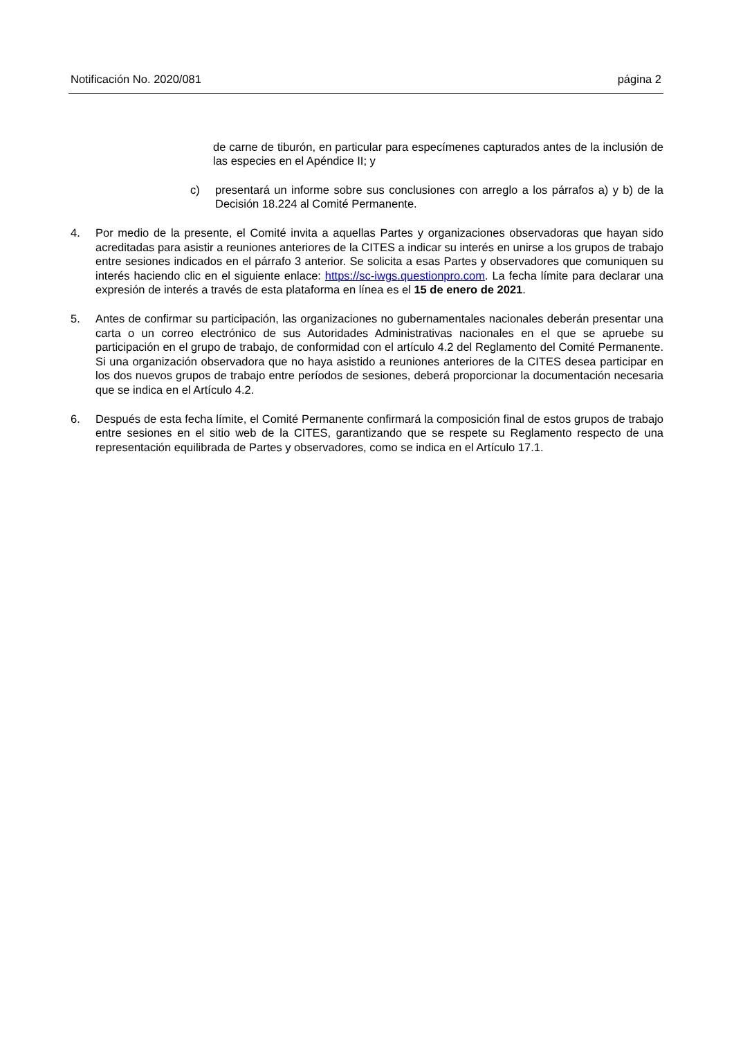Notificación No. 2020/081 página 2
de carne de tiburón, en particular para especímenes capturados antes de la inclusión de las especies en el Apéndice II; y
c) presentará un informe sobre sus conclusiones con arreglo a los párrafos a) y b) de la Decisión 18.224 al Comité Permanente.
4. Por medio de la presente, el Comité invita a aquellas Partes y organizaciones observadoras que hayan sido acreditadas para asistir a reuniones anteriores de la CITES a indicar su interés en unirse a los grupos de trabajo entre sesiones indicados en el párrafo 3 anterior. Se solicita a esas Partes y observadores que comuniquen su interés haciendo clic en el siguiente enlace: https://sc-iwgs.questionpro.com. La fecha límite para declarar una expresión de interés a través de esta plataforma en línea es el 15 de enero de 2021.
5. Antes de confirmar su participación, las organizaciones no gubernamentales nacionales deberán presentar una carta o un correo electrónico de sus Autoridades Administrativas nacionales en el que se apruebe su participación en el grupo de trabajo, de conformidad con el artículo 4.2 del Reglamento del Comité Permanente. Si una organización observadora que no haya asistido a reuniones anteriores de la CITES desea participar en los dos nuevos grupos de trabajo entre períodos de sesiones, deberá proporcionar la documentación necesaria que se indica en el Artículo 4.2.
6. Después de esta fecha límite, el Comité Permanente confirmará la composición final de estos grupos de trabajo entre sesiones en el sitio web de la CITES, garantizando que se respete su Reglamento respecto de una representación equilibrada de Partes y observadores, como se indica en el Artículo 17.1.